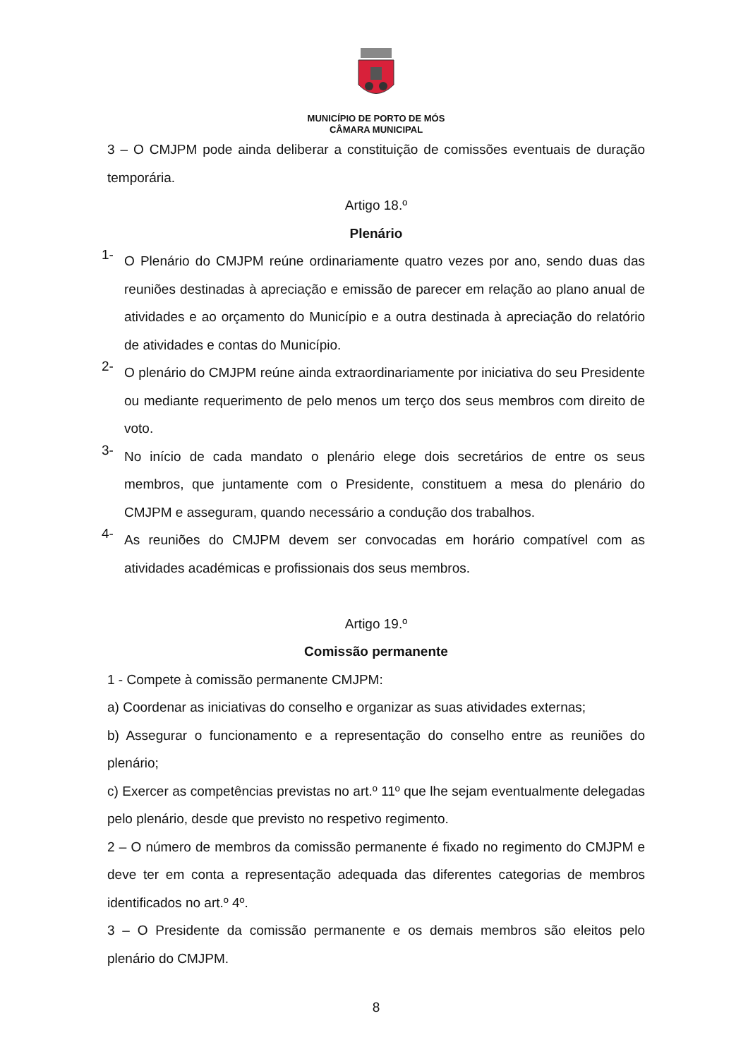MUNICÍPIO DE PORTO DE MÓS
CÂMARA MUNICIPAL
3 – O CMJPM pode ainda deliberar a constituição de comissões eventuais de duração temporária.
Artigo 18.º
Plenário
1-
O Plenário do CMJPM reúne ordinariamente quatro vezes por ano, sendo duas das reuniões destinadas à apreciação e emissão de parecer em relação ao plano anual de atividades e ao orçamento do Município e a outra destinada à apreciação do relatório de atividades e contas do Município.
2-
O plenário do CMJPM reúne ainda extraordinariamente por iniciativa do seu Presidente ou mediante requerimento de pelo menos um terço dos seus membros com direito de voto.
3-
No início de cada mandato o plenário elege dois secretários de entre os seus membros, que juntamente com o Presidente, constituem a mesa do plenário do CMJPM e asseguram, quando necessário a condução dos trabalhos.
4-
As reuniões do CMJPM devem ser convocadas em horário compatível com as atividades académicas e profissionais dos seus membros.
Artigo 19.º
Comissão permanente
1 - Compete à comissão permanente CMJPM:
a) Coordenar as iniciativas do conselho e organizar as suas atividades externas;
b) Assegurar o funcionamento e a representação do conselho entre as reuniões do plenário;
c) Exercer as competências previstas no art.º 11º que lhe sejam eventualmente delegadas pelo plenário, desde que previsto no respetivo regimento.
2 – O número de membros da comissão permanente é fixado no regimento do CMJPM e deve ter em conta a representação adequada das diferentes categorias de membros identificados no art.º 4º.
3 – O Presidente da comissão permanente e os demais membros são eleitos pelo plenário do CMJPM.
8